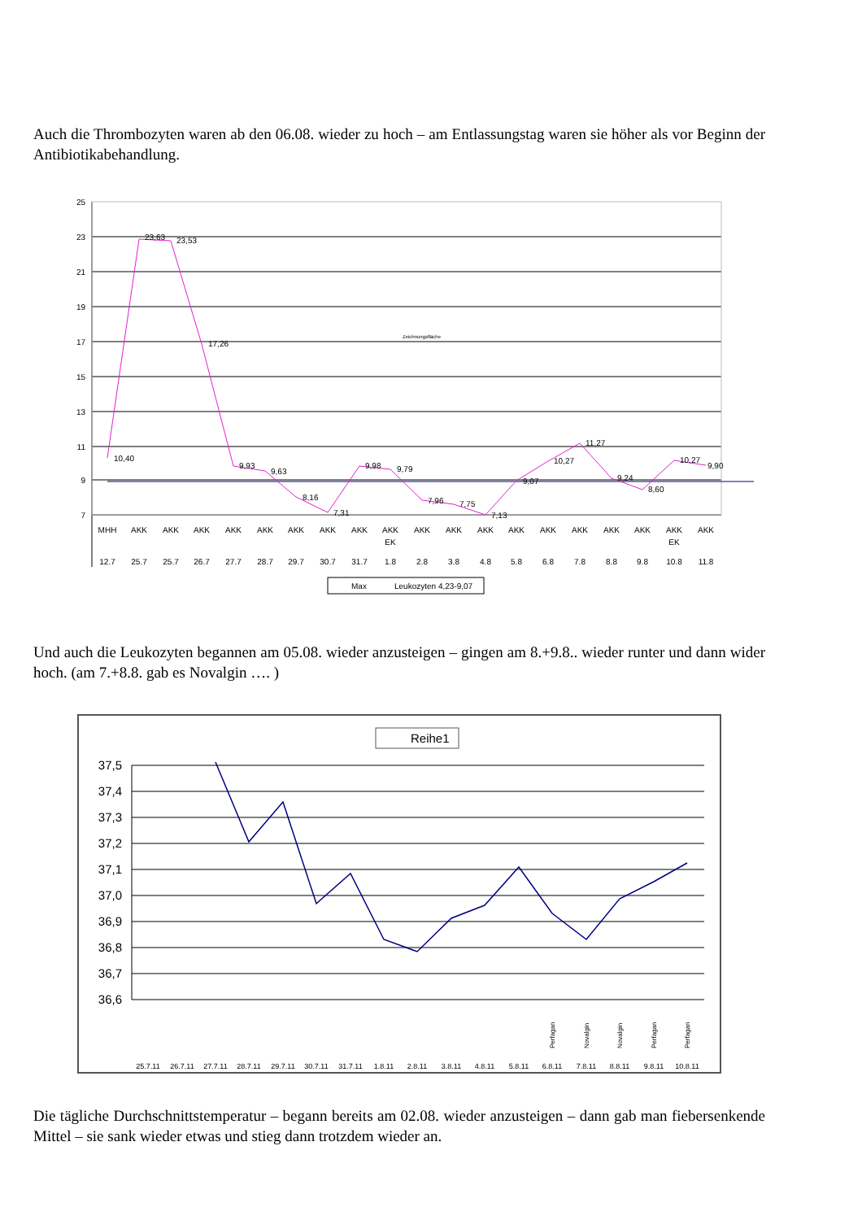Auch die Thrombozyten waren ab den 06.08. wieder zu hoch – am Entlassungstag waren sie höher als vor Beginn der Antibiotikabehandlung.
25
23
21
19
17
15
13
11
9
7
10,40
23,63
23,53
17,26
9,93
9,63
8,16
7,31
9,98
9,79
7,96
7,75
7,13
9,07
10,27
11,27
9,24
8,60
10,27
9,90
Zeichnungsfläche
MHH
12.7
AKK
25.7
AKK
25.7
AKK
26.7
AKK
27.7
AKK
28.7
AKK
29.7
AKK
30.7
AKK
31.7
AKK
EK
1.8
AKK
2.8
AKK
3.8
AKK
4.8
AKK
5.8
AKK
6.8
AKK
7.8
AKK
8.8
AKK
9.8
AKK
EK
10.8
AKK
11.8
Max
Leukozyten 4,23-9,07
Und auch die Leukozyten begannen am 05.08. wieder anzusteigen – gingen am 8.+9.8.. wieder runter und dann wider hoch. (am 7.+8.8. gab es Novalgin …. )
Reihe1
37,5
37,4
37,3
37,2
37,1
37,0
36,9
36,8
36,7
36,6
25.7.11
26.7.11
27.7.11
28.7.11
29.7.11
30.7.11
31.7.11
1.8.11
2.8.11
3.8.11
4.8.11
5.8.11
6.8.11
7.8.11
8.8.11
9.8.11
10.8.11
Perfagan
Novalgin
Novalgin
Perfagan
Perfagan
Die tägliche Durchschnittstemperatur – begann bereits am 02.08. wieder anzusteigen – dann gab man fiebersenkende Mittel – sie sank wieder etwas und stieg dann trotzdem wieder an.